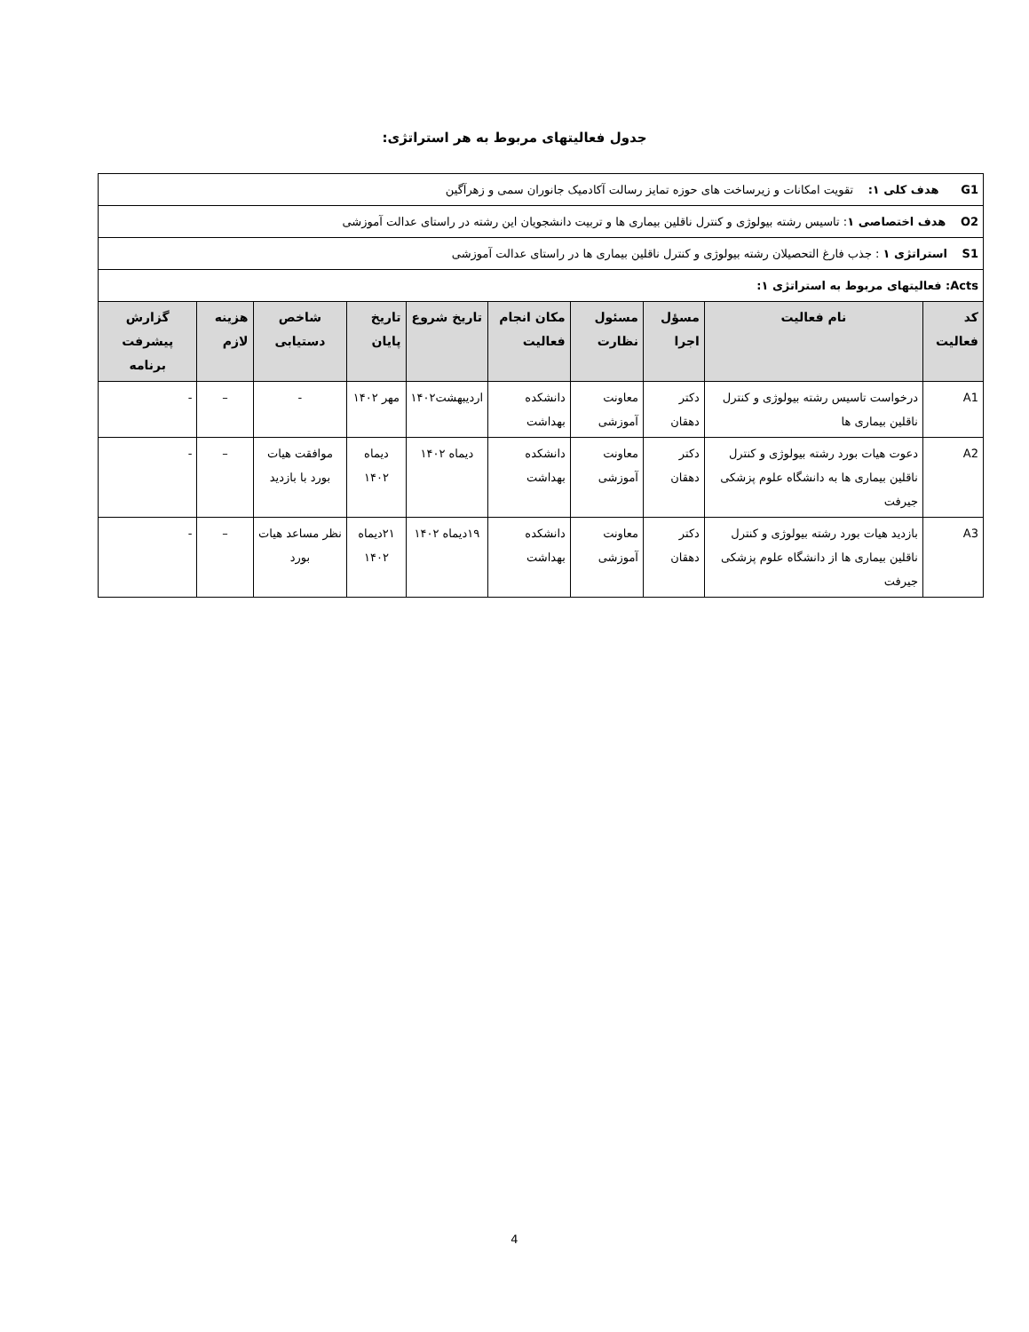جدول فعالیتهای مربوط به هر استراتژی:
| G1 هدف کلی ۱: تقویت امکانات و زیرساخت های حوزه تمایز رسالت آکادمیک جانوران سمی و زهرآگین | | | | | | | | | |
| O2 هدف اختصاصی ۱ : تاسیس رشته بیولوژی و کنترل ناقلین بیماری ها و تربیت دانشجویان این رشته در راستای عدالت آموزشی | | | | | | | | | |
| S1 استراتژی ۱ : جذب فارغ التحصیلان رشته بیولوژی و کنترل ناقلین بیماری ها در راستای عدالت آموزشی | | | | | | | | | |
| Acts: فعالیتهای مربوط به استراتژی ۱: | | | | | | | | | |
| کد فعالیت | نام فعالیت | مسؤل اجرا | مسئول نظارت | مکان انجام فعالیت | تاریخ شروع | تاریخ پایان | شاخص دستیابی | هزینه لازم | گزارش پیشرفت برنامه |
| A1 | درخواست تاسیس رشته بیولوژی و کنترل ناقلین بیماری ها | دکتر دهقان | معاونت آموزشی | دانشکده بهداشت | اردیبهشت۱۴۰۲ | مهر ۱۴۰۲ | - | – | - |
| A2 | دعوت هیات بورد رشته بیولوژی و کنترل ناقلین بیماری ها به دانشگاه علوم پزشکی جیرفت | دکتر دهقان | معاونت آموزشی | دانشکده بهداشت | دیماه ۱۴۰۲ | دیماه ۱۴۰۲ | موافقت هیات بورد با بازدید | – | - |
| A3 | بازدید هیات بورد رشته بیولوژی و کنترل ناقلین بیماری ها از دانشگاه علوم پزشکی جیرفت | دکتر دهقان | معاونت آموزشی | دانشکده بهداشت | ۱۹دیماه ۱۴۰۲ | ۲۱دیماه ۱۴۰۲ | نظر مساعد هیات بورد | – | - |
4